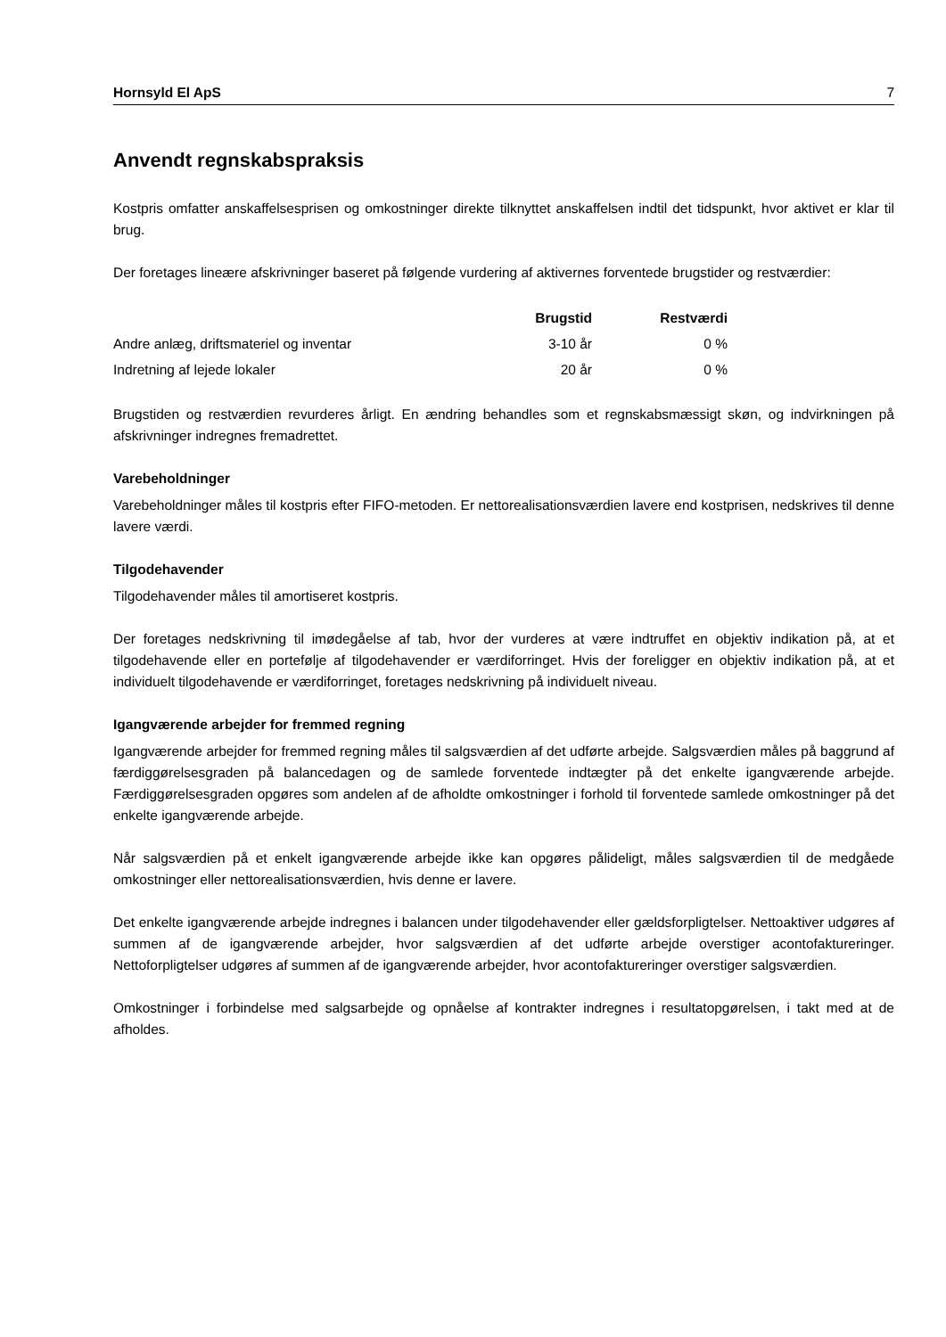Hornsyld El ApS 7
Anvendt regnskabspraksis
Kostpris omfatter anskaffelsesprisen og omkostninger direkte tilknyttet anskaffelsen indtil det tidspunkt, hvor aktivet er klar til brug.
Der foretages lineære afskrivninger baseret på følgende vurdering af aktivernes forventede brugstider og restværdier:
| | Brugstid | Restværdi |
| --- | --- | --- |
| Andre anlæg, driftsmateriel og inventar | 3-10 år | 0 % |
| Indretning af lejede lokaler | 20 år | 0 % |
Brugstiden og restværdien revurderes årligt. En ændring behandles som et regnskabsmæssigt skøn, og indvirkningen på afskrivninger indregnes fremadrettet.
Varebeholdninger
Varebeholdninger måles til kostpris efter FIFO-metoden. Er nettorealisationsværdien lavere end kostprisen, nedskrives til denne lavere værdi.
Tilgodehavender
Tilgodehavender måles til amortiseret kostpris.
Der foretages nedskrivning til imødegåelse af tab, hvor der vurderes at være indtruffet en objektiv indikation på, at et tilgodehavende eller en portefølje af tilgodehavender er værdiforringet. Hvis der foreligger en objektiv indikation på, at et individuelt tilgodehavende er værdiforringet, foretages nedskrivning på individuelt niveau.
Igangværende arbejder for fremmed regning
Igangværende arbejder for fremmed regning måles til salgsværdien af det udførte arbejde. Salgsværdien måles på baggrund af færdiggørelsesgraden på balancedagen og de samlede forventede indtægter på det enkelte igangværende arbejde. Færdiggørelsesgraden opgøres som andelen af de afholdte omkostninger i forhold til forventede samlede omkostninger på det enkelte igangværende arbejde.
Når salgsværdien på et enkelt igangværende arbejde ikke kan opgøres pålideligt, måles salgsværdien til de medgåede omkostninger eller nettorealisationsværdien, hvis denne er lavere.
Det enkelte igangværende arbejde indregnes i balancen under tilgodehavender eller gældsforpligtelser. Nettoaktiver udgøres af summen af de igangværende arbejder, hvor salgsværdien af det udførte arbejde overstiger acontofaktureringer. Nettoforpligtelser udgøres af summen af de igangværende arbejder, hvor acontofaktureringer overstiger salgsværdien.
Omkostninger i forbindelse med salgsarbejde og opnåelse af kontrakter indregnes i resultatopgørelsen, i takt med at de afholdes.